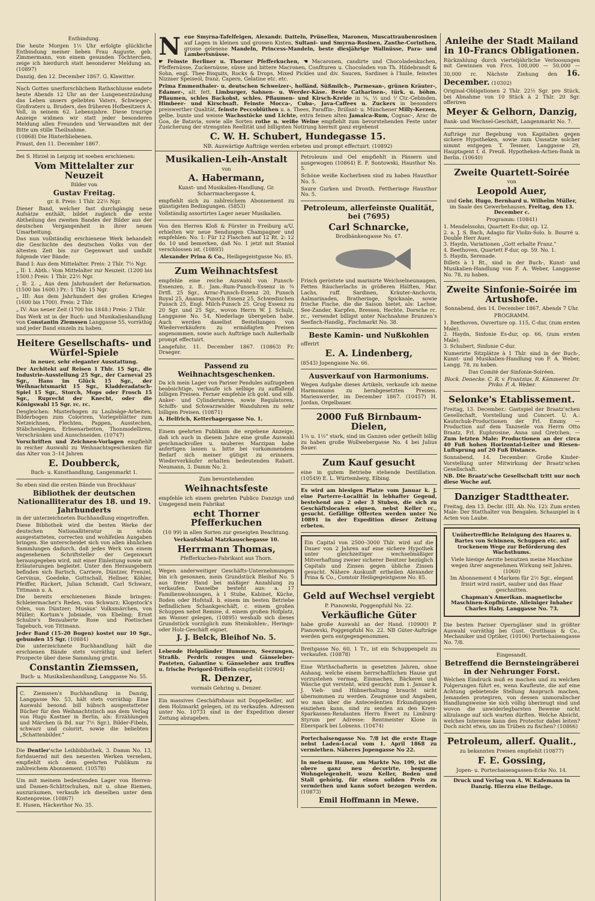Entbindung.
Die heute Morgen 1½ Uhr erfolgte glückliche Entbindung meiner lieben Frau Auguste, geb. Zimmermann, von einem gesunden Töchterchen, zeige ich hierdurch statt besonderer Meldung an. (10897)
Danzig, den 12. December 1867. G. Klawitter.
Nach Gottes unerforschlichem Rathschlusse endete heute Abends 12 Uhr an der Lungenentzündung das Leben unsers geliebten Vaters, Schwieger-, Großvaters u. Bruders, des früheren Hofbesitzers A. Voll, in seinem 62. Lebensjahre. Diese traurige Anzeige widmen wir statt jeder besonderen Meldung allen Freunden und Verwandten mit der Bitte um stille Theilnahme.
(10868) Die Hinterbliebenen.
Praust, den 11. December 1867.
Bei S. Hirzel in Leipzig ist soeben erschienen:
Vom Mittelalter zur Neuzeit
Bilder von
Gustav Freitag.
gr. 8. Preis: 1 Thlr. 22½ Ngr.
Dieser Band, welcher fast durchgängig neue Aufsätze enthält, bildet zugleich die erste Abtheilung des zweiten Bandes der Bilder aus der deutschen Vergangenheit in ihrer neuen Umarbeitung.
Das nun vollständig erschienene Werk behandelt die Geschichte des deutschen Volks von der ältesten Zeit bis zur Gegenwart und umfaßt folgende vier Bände:
Band I: Aus dem Mittelalter. Preis: 2 Thlr. 7½ Ngr.
„ II: 1. Abth.: Vom Mittelalter zur Neuzeit. (1200 bis 1500.) Preis: 1 Thlr. 22½ Ngr.
„ II: 2. „ Aus dem Jahrhundert der Reformation. (1500 bis 1600.) Pr.: 1 Thlr. 15 Ngr.
„ III: Aus dem Jahrhundert des großen Krieges (1600 bis 1700). Preis: 2 Thlr.
„ IV: Aus neuer Zeit (1700 bis 1848.) Preis: 2 Thlr.
Das Werk ist in der Buch- und Musikalienhandlung von Constantin Ziemssen Langgasse 55, vorräthig und jeder Band einzeln zu haben.
Heitere Gesellschafts- und Würfel-Spiele
in neuer, sehr eleganter Ausstattung.
Der Architekt auf Reisen 1 Thlr. 15 Sgr., die Industrie-Ausstellung 25 Sgr., der Carneval 25 Sgr., Hans im Glück 15 Sgr., der Weihnachtsmarkt 15 Sgr., Kladderadatsch-Spiel 15 Sgr., Storch, Mops oder Frosch 15 Sgr., Ruprecht der Knecht, oder die Königswahl 15 Sgr. rc. rc.
Desgleichen: Musterbogen zu Laubsäge-Arbeiten, Bilderbogen zum Coloriren, Vorlegeblätter zum Netzeichnen, Flechten, Pappen, Ausstechen, Stäbchenlegen, Erbsenarbeiten, Thonmodelliren, Verschränken und Ausschneiden. (10747)
Vorschriften und Zeichnen-Vorlagen empfiehlt in reicher Auswahl zu Weihnachtsgeschenken für das Alter von 3–14 Jahren
E. Doubberck,
Buch- u. Kunsthandlung, Langenmarkt 1.
So eben sind die ersten Bände von Brockhaus'
Bibliothek der deutschen Nationalliteratur des 18. und 19. Jahrhunderts
in der unterzeichneten Buchhandlung eingetroffen.
Diese Bibliothek wird die besten Werke der deutschen Nationalliteratur in schön ausgestatteten, correcten und wohlfeilen Ausgaben bringen. Sie unterscheidet sich von allen ähnlichen Sammlungen dadurch, daß jedes Werk von einem angesehenen Schriftsteller der Gegenwart herausgegeben wird, mit einer Einleitung sowie mit Erläuterungen begleitet. Unter den Herausgebern befinden sich Bartsch, Carriere, Düntzer, Frenzel, Gervinus, Goedeke, Gottschall, Hellner, Köhler, Pfeiffer, Rückert, Julian Schmidt, Carl Schwarz, Tittmann u. A.
Die bereits erschienenen Bände bringen: Schleiermacher's Reden, von Schwarz; Klopstock's Oden, von Düntzer; Musäus' Volksmärchen, von Müller; Kortum's Jobsiade, von Ebeling; Ernst Schulze's Bezauberte Rose und Poetisches Tagebuch, von Tittmann.
Jeder Band (15–20 Bogen) kostet nur 10 Sgr., gebunden 15 Sgr. (10884)
Die unterzeichnete Buchhandlung hält die erschienen Bände stets vorräthig und liefert Prospecte über diese Sammlung gratis.
Constantin Ziemssen,
Buch- u. Musikalienhandlung, Langgasse No. 55.
C. Ziemssen's Buchhandlung in Danzig, Langgasse No. 53, hält stets vorräthig: Eine Auswahl besond. bill hübsch ausgestatteter Bücher für den Weihnachtstisch aus dem Verlag von Hugo Kastner in Berlin, als: Erzählungen und Märchen (à Bd. nur 7½ Sgr.), Bilder-Fibeln, schwarz und colorirt, sowie die beliebten „Schattenbilder."
Die Dentler'sche Leihbibliothek, 3. Damm No. 13, fortdauernd mit den neuesten Werken versehen, empfiehlt sich dem geehrten Publikum zu zahlreichem Abonnement. (10578)
Um mit meinem bedeutenden Lager von Herren- und Damen-Schlittschuhen, mit u. ohne Riemen, auszuräumen, verkaufe ich dieselben unter dem Kostenpreise. (10867)
E. Husen, Häckerthor No. 35.
Neue Smyrna-Tafelfeigen, Alexandr. Datteln, Prünellen, Maronen, Muscattraubenrosinen auf Lagen in kleinen und grossen Kisten, Sultani- und Smyrna-Rosinen, Zanthe-Corinthen, grosse gelesene Mandeln, Princess-Mandeln, beste diesjährige Wallnüsse, Para- und Lambertsnüsse.
☛ Feinste Berliner u. Thorner Pfefferkuchen, ☚ Macaronen, candirte und Chocoladenkuchen, Pfeffernüsse, Zuckernüsse, süsse und bittere Macronen, Confituren u. Chocoladen von Th. Hildebrandt & Sohn, engl. Thee-Bisquits, Rocks & Drops, Mixed Pickles und div. Saucen, Sardines à l'huile, feinstes Nizzaer Speiseöl, franz. Capern, Gelatine etc. etc.
Prima Emmenthaler- u. deutschen Schweizer-, holländ. Süßmilch-, Parmesan-, grünen Kräuter-, Edamer-, alt. fett. Limburger, Sahnen- u. Werder-Käse. Beste Catharinen-, türk. u. böhm. Pflaumen, schles Backobst, schles. Pflaumen- und Kirsch-Kreide in ¼, ½ und ⅟ Ctr.-Gebinden, Himbeer- und Kirschsaft. Feinste Mocca-, Cuba-, Java-Caffees u. Zuckers in besonders preiswerther Qualität, feinste Peccoblüthen u. a. Thees, Paraffin-, Brillant- u. Münchener Milly-Kerzen, gelbe, bunte und weisse Wachsstöcke und Lichte, extra feinen alten Jamaica-Rum, Cognac-, Arac de Goa, de Batavia, sowie alle Sorten rothe u. weiße Weine empfiehlt zum bevorstehenden Feste unter Zusicherung der strengsten Reellität und billigsten Notirung hiermit ganz ergebenst
C. W. H. Schubert, Hundegasse 15.
NB. Auswärtige Aufträge werden erbeten und prompt effectuirt. (10892)
Musikalien-Leih-Anstalt
von
A. Habermann,
Kunst- und Musikalien-Handlung, Gr. Scharrmachergasse 4,
empfiehlt sich zu zahlreichem Abonnement zu günstigsten Bedingungen. (5853)
Vollständig assortirtes Lager neuer Musikalien.
Von den Herren Kloß & Förster in Freiburg a/U. erhielten wir neue Sendungen Champagner und empfehlen: No. 1: Für 12 Flaschen auf 12 Rt. 2: 12 do. 10 und bemerken, daß No. 1 jetzt mit Staniol verschlossen ist. (10893)
Alexander Prina & Co., Heiligegeistgasse No. 85.
Zum Weihnachtsfest
empfehle eine reiche Auswahl von Punsch-Essenzen, z. B.: Jam.-Rum-Punsch-Essenz in ¾ Drtfl. 25 Sgr., Arrac-Punsch-Essenz 20, Punsch Royal 25, Ananas Punsch Essenz 25, Schwedischen Punsch 25, Engl. Milch-Punsch 25. Grog Essenz zu 20 Sgr. und 25 Sgr., wovon Herrn W. J. Schulz, Langgasse No. 54, Niederlage übergeben habe. Auch werden daselbst Bestellungen von Wiederverkäufern zu ermäßigten Preisen angenommen, sowie auch Aufträge nach Außerhalb prompt effectuirt.
Langefuhr, 11. December 1867. (10863) Fr. Draeger.
Passend zu Weihnachtsgeschenken.
Da ich mein Lager von Pariser Pendules aufzugeben beabsichtige, verkaufe ich selbige zu auffallend billigen Preisen. Ferner empfehle ich gold. und silb. Anker- und Cylinderuhren, sowie Regulatoren, Schiffs- und Schwarzwalder Wanduhren zu sehr billigen Preisen. (10871)
A. Helfrich, Ketterhagergasse No. 1.
Einem geehrten Publikum die ergebene Anzeige, daß ich auch in diesem Jahre eine große Auswahl geschmackvolles u. sauberes Marzipan habe anfertigen lassen u. bitte bei vorkommendem Bedarf sich meiner gütigst zu erinnern. Wiederverkäufer erhalten bedeutenden Rabatt. Neumann, 3. Damm No. 2.
Zum bevorstehenden
Weihnachtsfeste
empfehle ich einem geehrten Publico Danzigs und Umgegend mein Fabrikat
echt Thorner Pfefferkuchen
(10 99) in allen Sorten zur geneigten Beachtung.
Verkaufslokal Matzkauschegasse 10.
Herrmann Thomas,
Pfefferkuchen-Fabrikant aus Thorn.
Wegen anderweitiger Geschäfts-Unternehmungen bin ich gesonnen, mein Grundstück Bleihof No. 5 aus freier Hand bei mäßiger Anzahlung zu verkaufen. Dasselbe besteht aus: a. 17 Familienwohnungen, à 1 Stube, Kabinet, Küche, Boden oder Hofstall. b. einem im besten Betriebe befindlichen Schankgeschäft, c. einem großen Schuppen nebst Remise, d. einem großen Hofplatz, am Wasser gelegen, (10895) weshalb sich dieses Grundstück vorzüglich zum Steinkohlen-, Herings- oder Holz-Geschäft eignet.
J. J. Belck, Bleihof No. 5.
Lebende Helgoländer Hummern, Seezungen, Straßb. Perdrix rouges und Gänseleber-Pasteten, Galantine v. Gänseleber aux truffes u. frische Perigord-Trüffeln empfiehlt (10904)
R. Denzer,
vormals Gehring u. Denzer.
Ein massives Geschäftshaus mit Doppelkeller, auf dem Holzmarkt gelegen, ist zu verkaufen. Adressen unter No. 10731 sind in der Expedition dieser Zeitung abzugeben.
Petroleum und Oel empfiehlt in Fässern und ausgewogen (10864) E. F. Sontowski, Hausthor No. 5.
Schöne weiße Kocherbsen sind zu haben Hausthor No. 5.
Saure Gurken und Dronth. Fettheringe Hausthor No. 5.
Petroleum, allerfeinste Qualität, bei (7695)
Carl Schnarcke,
Brodbänkengasse No. 47.
Frisch geröstete und marinirte Weichselneunaugen, Fetten Räucherlachs in größeren Hälften, Mar. Lachs, ruff. Sardinen, Kräuter-Anchovis, Aalmarinaden, Bratheringe, Spickaale, sowie frische Fische, die die Saison bietet, als: Lachse, See-Zander, Karpfen, Bressen, Hechte, Dorsche rc. rc., versendet billigst unter Nachnahme Brunzen's Seefisch-Handlg., Fischmarkt No. 38.
Beste Kamin- und Nußkohlen
offerirt
E. A. Lindenberg,
(8543) Jopengasse No. 66.
Ausverkauf von Harmoniums.
Wegen Aufgabe dieses Artikels, verkaufe ich meine Harmoniums zu herabgesetzten Preisen. Marienwerder, im December 1867. (10457) H. Jordan, Orgelbauer.
2000 Fuß Birnbaum-Dielen,
1¼ u. 1½" stark, sind im Ganzen oder getheilt billig zu haben große Wollwebergasse No. 4 bei Julius Sauer.
Zum Kauf gesucht
eine in gutem Betriebe stehende Destillation. (10549) E. L. Würtemberg, Elbing.
Es wird am hiesigen Platze vom Januar k. J. eine Parterre-Localität in lebhafter Gegend, bestehend aus 2 oder 3 Stuben, die sich zu Geschäftslocalen eignen, nebst Keller rc., gesucht. Gefällige Offerten werden unter No 10891 in der Expedition dieser Zeitung erbeten.
Ein Capital von 2500–3000 Thlr. wird auf die Dauer von 2 Jahren auf eine sichere Hypothek unter gleichzeitiger wechselmäßiger Mitverhaftung zweier sicherer Besitzer bezüglich Capitals und Zinsen gegen übliche Zinsen gesucht. Nähere Auskunft ertheilen Alexander Prina & Co., Comtoir Heiligegeistgasse No. 85.
Geld auf Wechsel vergiebt
P. Pianowski, Poggenpfuhl No. 22.
Verkäufliche Güter
habe große Auswahl an der Hand. (10900) P. Pianowski, Poggenpfuhl No. 22. NB Güter-Aufträge werden gern entgegengenommen.
Breitgasse No. 60, 1 Tr., ist ein Schuppenpelz zu verkaufen. (10878)
Eine Wirthschafterin in gesetzten Jahren, ohne Anhang, welche einem herrschaftlichen Hause gut vorzustehen vermag, Einmachen, Bäckerei und Wäsche gut versteht, wird gesucht zum 1. Januar k. J. Vieh- und Hühnerhaltung braucht nicht übernommen zu werden. Zeugnisse und Angaben, wo man über die Antecedentien Erkundigungen einziehen kann, sind zu senden an den Kreis-Sparkassen-Rendanten Herrn Ewert zu Limburg-Styrum per Adresse: Rentmeister Klose in Eberspark bei Lobsens. (10474)
Portechaisengasse No. 7/8 ist die erste Etage nebst Laden-Local vom 1. April 1868 zu vermiethen. Näheres Jopengasse No 22.
In meinem Hause, am Markte No. 109, ist die obere ganz neu decorirte, bequeme Wohngelegenheit, wozu Keller, Boden und Stall gehörig, für einen soliden Preis zu vermiethen und kann sofort bezogen werden. (10873)
Emil Hoffmann in Mewe.
Anleihe der Stadt Mailand in 10-Francs Obligationen.
Rückzahlung durch vierteljährliche Verloosungen mit Gewinnen von Frcs. 100,000 — 50,000 — 30,000 rc. Nächste Ziehung den 16. December. (10302)
Original-Obligationen 2 Thlr. 22½ Sgr. pro Stück, bei Abnahme von 10 Stück à 2 Thlr. 20 Sgr. offeriren
Meyer & Gelhorn, Danzig,
Bank- und Wechsel-Geschäft, Langenmarkt No. 7.
Aufträge zur Begebung von Kapitalien gegen sichere Hypotheken, sowie zum Umsatze solcher nimmt entgegen T. Tesmer, Langgasse 29, Hauptagent f. d. Preuß. Hypotheken-Actien-Bank in Berlin. (10640)
Zweite Quartett-Soirée
von
Leopold Auer,
und Gebr. Hugo, Bernhard u. Wilhelm Müller, im Saale des Gewerbehauses, Freitag, den 13. December c.
Programm: (10841)
1. Mendelssohn, Quartett Es-dur, op. 12.
2. a. J. S. Bach, Adagio für Violin-Solo. b. Bourré u. Double Herr Auer.
3. Haydn, Variationen „Gott erhalte Franz."
4. Beethoven, Quartett F-dur, op. 59. No. 1.
5. Haydn, Serenade.
Billets à 1 Rt., sind in der Buch-, Kunst- und Musikalien-Handlung von F. A. Weber, Langgasse No. 78, zu haben.
Zweite Sinfonie-Soirée im Artushofe.
Sonnabend, den 14. December 1867, Abends 7 Uhr.
PROGRAMM.
1. Beethoven, Ouverture op. 115, C-dur, (zum ersten Male).
2. Haydn, Sinfonie Es-dur, op. 66, (zum ersten Male).
3. Schubert, Sinfonie C-dur.
Numerirte Sitzplätze à 1 Thlr. sind in der Buch-, Kunst- und Musikalien-Handlung von F. A. Weber, Langg. 78, zu haben.
Das Comité der Sinfonie-Soiréen.
Block. Denecke. C. R. v. Frantzius. R. Kämmerer. Dr. Pivko. F. A. Weber.
Selonke's Etablissement.
Freitag, 13. December.: Gastspiel der Braatz'schen Gesellschaft, Vorstellung und Concert. U. A.: Kautschuk-Productionen der Frl. Emmy. — Production auf dem Tanzseile von Herrn Otto Braatz, Frl. Euphrosine, Anna und Gretchen. — Zum letzten Male: Productionen an der circa 40 Fuß hohen Horizontal-Leiter und Riesen-Luftsprung auf 20 Fuß Distance.
Sonnabend, 14. December: Große Kinder-Vorstellung unter Mitwirkung der Braatz'schen Gesellschaft.
NB. Die Braatz'sche Gesellschaft tritt nur noch diese Woche auf.
Danziger Stadttheater.
Freitag, den 13. Decbr. (III. Ab. No. 12): Zum ersten Male: Der Statthalter von Bengalen. Schauspiel in 4 Acten von Laube.
Unübertreffliche Reinigung des Haares u. Bartes von Schinnen, Schuppen etc. auf trockenem Wege zur Beförderung des Wachsthums.
Viele hiesige Aerzte benutzen meine Maschine wegen ihrer angenehmen Wirkung seit Jahren. (1060)
Im Abonnement 4 Markem für 2½ Sgr., elegant frisirt wird rasirt, sauber und das Haar geschnitten.
Chapman's Amerikan. magnetische Maschinen-Kopfbürste. Alleiniger Inhaber Charles Haby, Langgasse No. 73.
Die besten Pariser Operngläser sind in größter Auswahl vorräthig bei Gust. Grotthaus & Co., Mechaniker und Optiker, (10106) Portechaisengasse No. 7/8.
Eingesandt.
Betreffend die Bernsteingräberei in der Nehrunger Forst.
Welchen Eindruck muß es machen und zu welchen Folgerungen führt es, wenn Kaufleute, die auf eine Achtung gebietende Stellung Anspruch machen, Jemanden protegiren, von dessen unmoralischer Handlungsweise sie sich völlig überzeugt sind und wovon die unwiderlegbarsten Beweise nicht allzulange auf sich warten dürften. Welche Absicht, welches Interesse kann den Protector dabei leiten? Doch nicht etwa, um im Trüben zu fischen? (10866)
Petroleum, allerf. Qualit.,
zu bekannten Preisen empfiehlt (10877)
F. E. Gossing,
Jopen- u. Portechaisengassen-Ecke No. 14.
Druck und Verlag von A. W. Kafemann in Danzig. Hierzu eine Beilage.